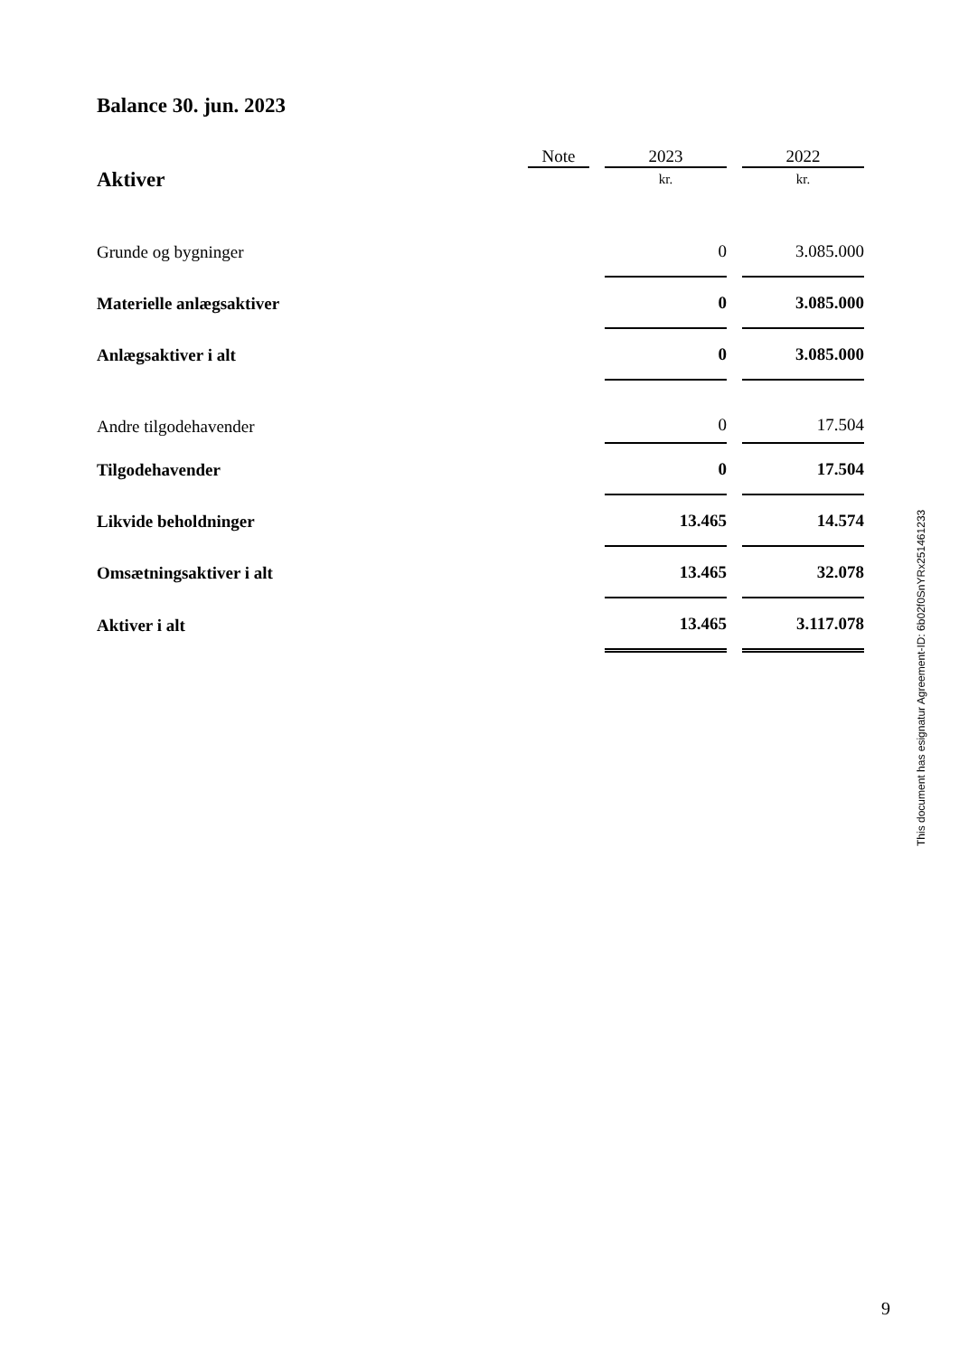Balance 30. jun. 2023
| | Note | 2023 | 2022 |
| Aktiver | | kr. | kr. |
| Grunde og bygninger | | 0 | 3.085.000 |
| Materielle anlægsaktiver | | 0 | 3.085.000 |
| Anlægsaktiver i alt | | 0 | 3.085.000 |
| Andre tilgodehavender | | 0 | 17.504 |
| Tilgodehavender | | 0 | 17.504 |
| Likvide beholdninger | | 13.465 | 14.574 |
| Omsætningsaktiver i alt | | 13.465 | 32.078 |
| Aktiver i alt | | 13.465 | 3.117.078 |
This document has esignatur Agreement-ID: 6b02f0SnYRx251461233
9